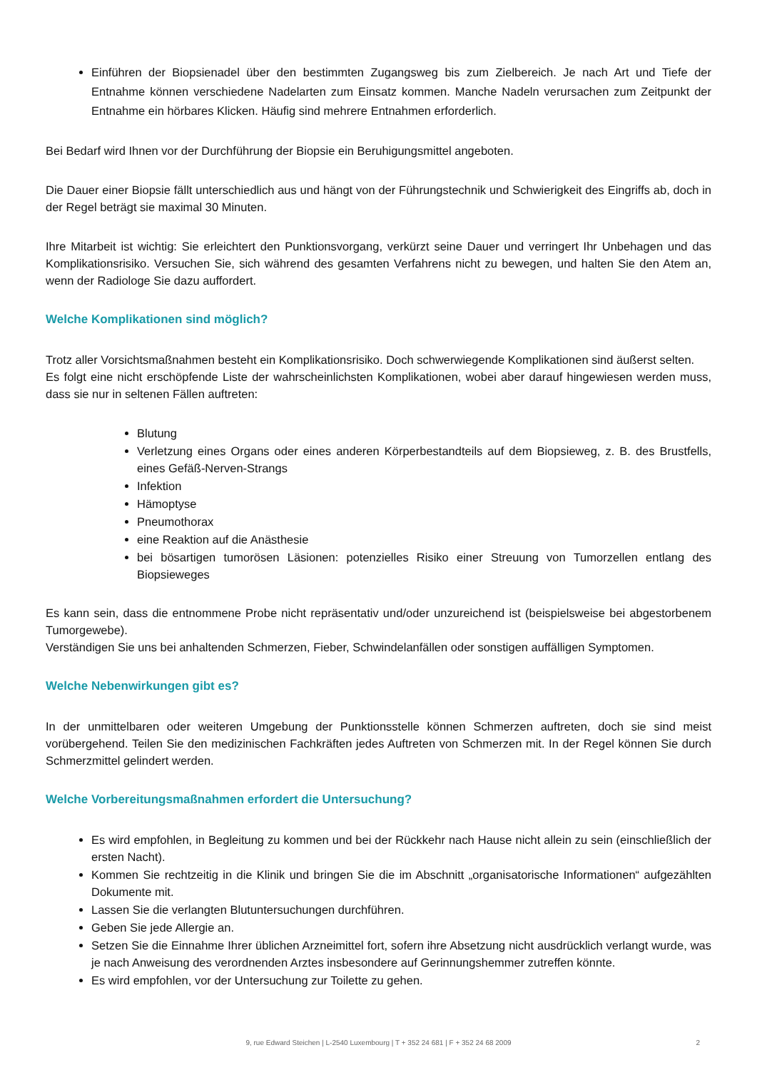Einführen der Biopsienadel über den bestimmten Zugangsweg bis zum Zielbereich. Je nach Art und Tiefe der Entnahme können verschiedene Nadelarten zum Einsatz kommen. Manche Nadeln verursachen zum Zeitpunkt der Entnahme ein hörbares Klicken. Häufig sind mehrere Entnahmen erforderlich.
Bei Bedarf wird Ihnen vor der Durchführung der Biopsie ein Beruhigungsmittel angeboten.
Die Dauer einer Biopsie fällt unterschiedlich aus und hängt von der Führungstechnik und Schwierigkeit des Eingriffs ab, doch in der Regel beträgt sie maximal 30 Minuten.
Ihre Mitarbeit ist wichtig: Sie erleichtert den Punktionsvorgang, verkürzt seine Dauer und verringert Ihr Unbehagen und das Komplikationsrisiko. Versuchen Sie, sich während des gesamten Verfahrens nicht zu bewegen, und halten Sie den Atem an, wenn der Radiologe Sie dazu auffordert.
Welche Komplikationen sind möglich?
Trotz aller Vorsichtsmaßnahmen besteht ein Komplikationsrisiko. Doch schwerwiegende Komplikationen sind äußerst selten.
Es folgt eine nicht erschöpfende Liste der wahrscheinlichsten Komplikationen, wobei aber darauf hingewiesen werden muss, dass sie nur in seltenen Fällen auftreten:
Blutung
Verletzung eines Organs oder eines anderen Körperbestandteils auf dem Biopsieweg, z. B. des Brustfells, eines Gefäß-Nerven-Strangs
Infektion
Hämoptyse
Pneumothorax
eine Reaktion auf die Anästhesie
bei bösartigen tumorösen Läsionen: potenzielles Risiko einer Streuung von Tumorzellen entlang des Biopsieweges
Es kann sein, dass die entnommene Probe nicht repräsentativ und/oder unzureichend ist (beispielsweise bei abgestorbenem Tumorgewebe).
Verständigen Sie uns bei anhaltenden Schmerzen, Fieber, Schwindelanfällen oder sonstigen auffälligen Symptomen.
Welche Nebenwirkungen gibt es?
In der unmittelbaren oder weiteren Umgebung der Punktionsstelle können Schmerzen auftreten, doch sie sind meist vorübergehend. Teilen Sie den medizinischen Fachkräften jedes Auftreten von Schmerzen mit. In der Regel können Sie durch Schmerzmittel gelindert werden.
Welche Vorbereitungsmaßnahmen erfordert die Untersuchung?
Es wird empfohlen, in Begleitung zu kommen und bei der Rückkehr nach Hause nicht allein zu sein (einschließlich der ersten Nacht).
Kommen Sie rechtzeitig in die Klinik und bringen Sie die im Abschnitt „organisatorische Informationen“ aufgezählten Dokumente mit.
Lassen Sie die verlangten Blutuntersuchungen durchführen.
Geben Sie jede Allergie an.
Setzen Sie die Einnahme Ihrer üblichen Arzneimittel fort, sofern ihre Absetzung nicht ausdrücklich verlangt wurde, was je nach Anweisung des verordnenden Arztes insbesondere auf Gerinnungshemmer zutreffen könnte.
Es wird empfohlen, vor der Untersuchung zur Toilette zu gehen.
9, rue Edward Steichen | L-2540 Luxembourg | T + 352 24 681 | F + 352 24 68 2009 2